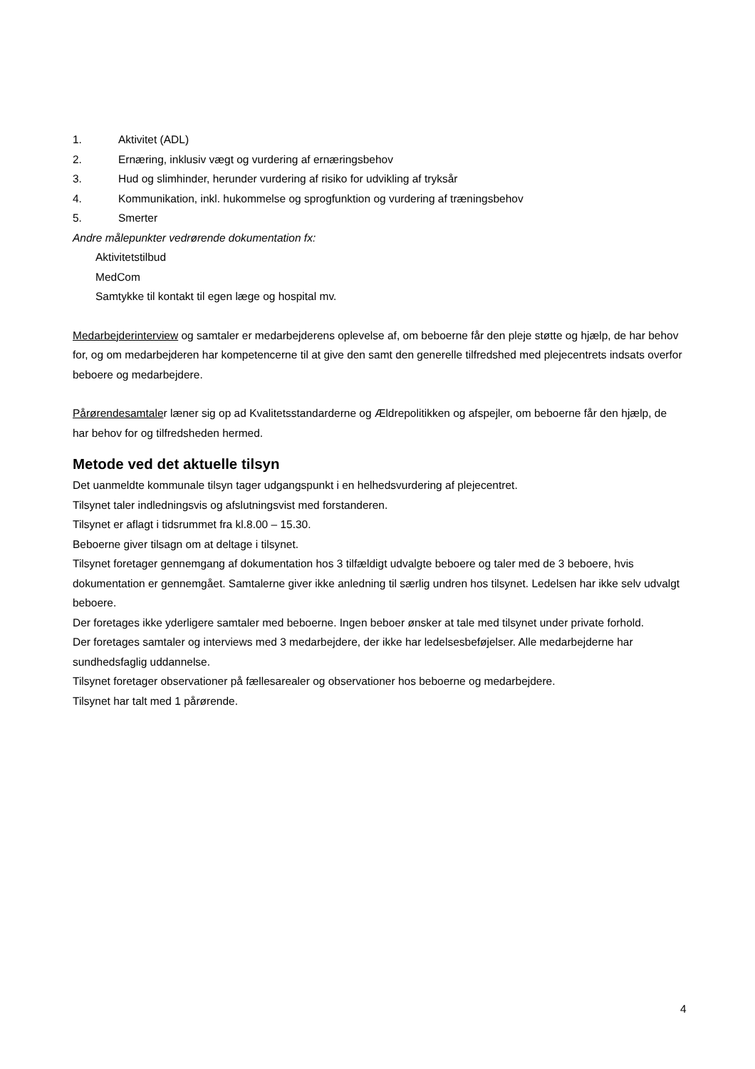1. Aktivitet (ADL)
2. Ernæring, inklusiv vægt og vurdering af ernæringsbehov
3. Hud og slimhinder, herunder vurdering af risiko for udvikling af tryksår
4. Kommunikation, inkl. hukommelse og sprogfunktion og vurdering af træningsbehov
5. Smerter
Andre målepunkter vedrørende dokumentation fx:
Aktivitetstilbud
MedCom
Samtykke til kontakt til egen læge og hospital mv.
Medarbejderinterview og samtaler er medarbejderens oplevelse af, om beboerne får den pleje støtte og hjælp, de har behov for, og om medarbejderen har kompetencerne til at give den samt den generelle tilfredshed med plejecentrets indsats overfor beboere og medarbejdere.
Pårørendesamtaler læner sig op ad Kvalitetsstandarderne og Ældrepolitikken og afspejler, om beboerne får den hjælp, de har behov for og tilfredsheden hermed.
Metode ved det aktuelle tilsyn
Det uanmeldte kommunale tilsyn tager udgangspunkt i en helhedsvurdering af plejecentret.
Tilsynet taler indledningsvis og afslutningsvist med forstanderen.
Tilsynet er aflagt i tidsrummet fra kl.8.00 – 15.30.
Beboerne giver tilsagn om at deltage i tilsynet.
Tilsynet foretager gennemgang af dokumentation hos 3 tilfældigt udvalgte beboere og taler med de 3 beboere, hvis dokumentation er gennemgået. Samtalerne giver ikke anledning til særlig undren hos tilsynet. Ledelsen har ikke selv udvalgt beboere.
Der foretages ikke yderligere samtaler med beboerne. Ingen beboer ønsker at tale med tilsynet under private forhold.
Der foretages samtaler og interviews med 3 medarbejdere, der ikke har ledelsesbeføjelser. Alle medarbejderne har sundhedsfaglig uddannelse.
Tilsynet foretager observationer på fællesarealer og observationer hos beboerne og medarbejdere.
Tilsynet har talt med 1 pårørende.
4